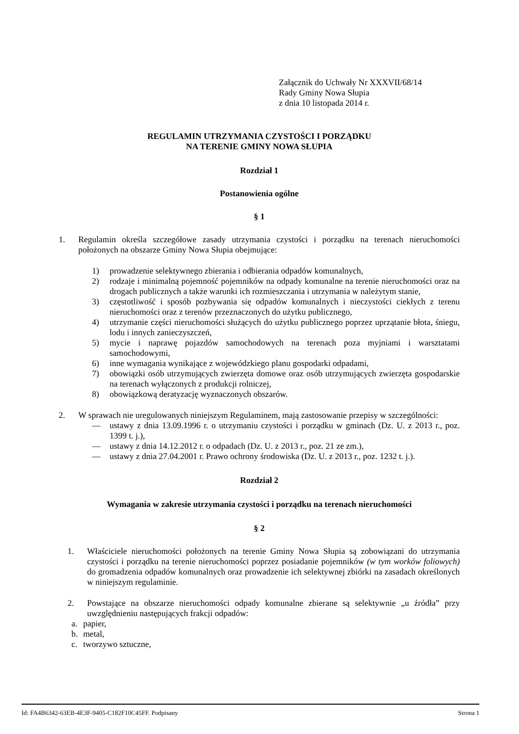Załącznik do Uchwały Nr XXXVII/68/14
Rady Gminy Nowa Słupia
z dnia 10 listopada 2014 r.
REGULAMIN UTRZYMANIA CZYSTOŚCI I PORZĄDKU
NA TERENIE GMINY NOWA SŁUPIA
Rozdział 1
Postanowienia ogólne
§ 1
1. Regulamin określa szczegółowe zasady utrzymania czystości i porządku na terenach nieruchomości położonych na obszarze Gminy Nowa Słupia obejmujące:
1) prowadzenie selektywnego zbierania i odbierania odpadów komunalnych,
2) rodzaje i minimalną pojemność pojemników na odpady komunalne na terenie nieruchomości oraz na drogach publicznych a także warunki ich rozmieszczania i utrzymania w należytym stanie,
3) częstotliwość i sposób pozbywania się odpadów komunalnych i nieczystości ciekłych z terenu nieruchomości oraz z terenów przeznaczonych do użytku publicznego,
4) utrzymanie części nieruchomości służących do użytku publicznego poprzez uprzątanie błota, śniegu, lodu i innych zanieczyszczeń,
5) mycie i naprawę pojazdów samochodowych na terenach poza myjniami i warsztatami samochodowymi,
6) inne wymagania wynikające z wojewódzkiego planu gospodarki odpadami,
7) obowiązki osób utrzymujących zwierzęta domowe oraz osób utrzymujących zwierzęta gospodarskie na terenach wyłączonych z produkcji rolniczej,
8) obowiązkową deratyzację wyznaczonych obszarów.
2. W sprawach nie uregulowanych niniejszym Regulaminem, mają zastosowanie przepisy w szczególności:
— ustawy z dnia 13.09.1996 r. o utrzymaniu czystości i porządku w gminach (Dz. U. z 2013 r., poz. 1399 t. j.),
— ustawy z dnia 14.12.2012 r. o odpadach (Dz. U. z 2013 r., poz. 21 ze zm.),
— ustawy z dnia 27.04.2001 r. Prawo ochrony środowiska (Dz. U. z 2013 r., poz. 1232 t. j.).
Rozdział 2
Wymagania w zakresie utrzymania czystości i porządku na terenach nieruchomości
§ 2
1. Właściciele nieruchomości położonych na terenie Gminy Nowa Słupia są zobowiązani do utrzymania czystości i porządku na terenie nieruchomości poprzez posiadanie pojemników (w tym worków foliowych) do gromadzenia odpadów komunalnych oraz prowadzenie ich selektywnej zbiórki na zasadach określonych w niniejszym regulaminie.
2. Powstające na obszarze nieruchomości odpady komunalne zbierane są selektywnie „u źródła” przy uwzględnieniu następujących frakcji odpadów:
a. papier,
b. metal,
c. tworzywo sztuczne,
Id: FA4B6342-63EB-4E3F-9405-C182F10C45FF. Podpisany Strona 1